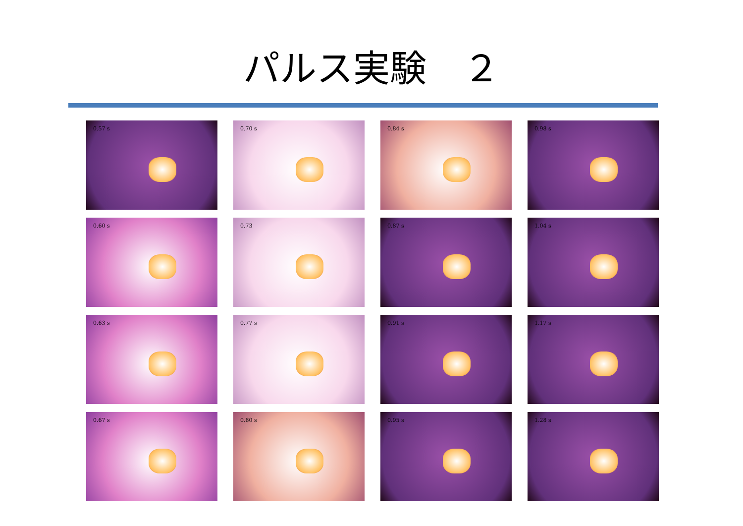パルス実験　２
0.57 s
0.60 s
0.63 s
0.67 s
0.70 s
0.73
0.77 s
0.80 s
0.84 s
0.87 s
0.91 s
0.95 s
0.98 s
1.04 s
1.17 s
1.28 s